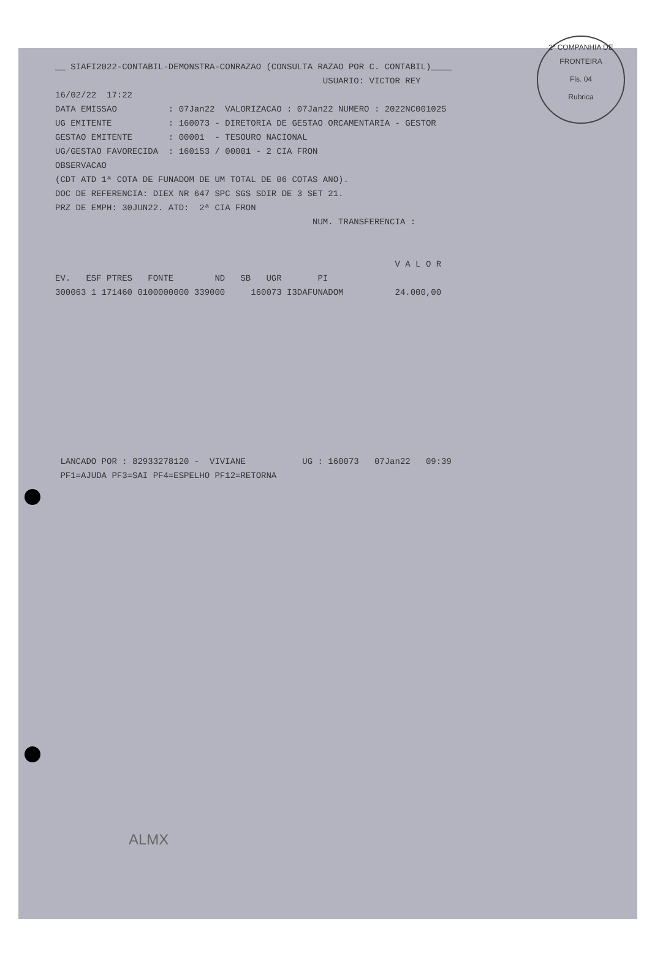2ª COMPANHIA DE FRONTEIRA
Fls. 04
Rubrica
__ SIAFI2022-CONTABIL-DEMONSTRA-CONRAZAO (CONSULTA RAZAO POR C. CONTABIL)____
                                                    USUARIO: VICTOR REY
16/02/22  17:22
DATA EMISSAO          : 07Jan22  VALORIZACAO : 07Jan22 NUMERO : 2022NC001025
UG EMITENTE           : 160073 - DIRETORIA DE GESTAO ORCAMENTARIA - GESTOR
GESTAO EMITENTE       : 00001  - TESOURO NACIONAL
UG/GESTAO FAVORECIDA  : 160153 / 00001 - 2 CIA FRON
OBSERVACAO
(CDT ATD 1ª COTA DE FUNADOM DE UM TOTAL DE 06 COTAS ANO).
DOC DE REFERENCIA: DIEX NR 647 SPC SGS SDIR DE 3 SET 21.
PRZ DE EMPH: 30JUN22. ATD:  2ª CIA FRON
                                                  NUM. TRANSFERENCIA :


                                                                  V A L O R
EV.   ESF PTRES   FONTE        ND   SB   UGR       PI
300063 1 171460 0100000000 339000     160073 I3DAFUNADOM          24.000,00











 LANCADO POR : 82933278120 -  VIVIANE           UG : 160073   07Jan22   09:39
 PF1=AJUDA PF3=SAI PF4=ESPELHO PF12=RETORNA
ALMX